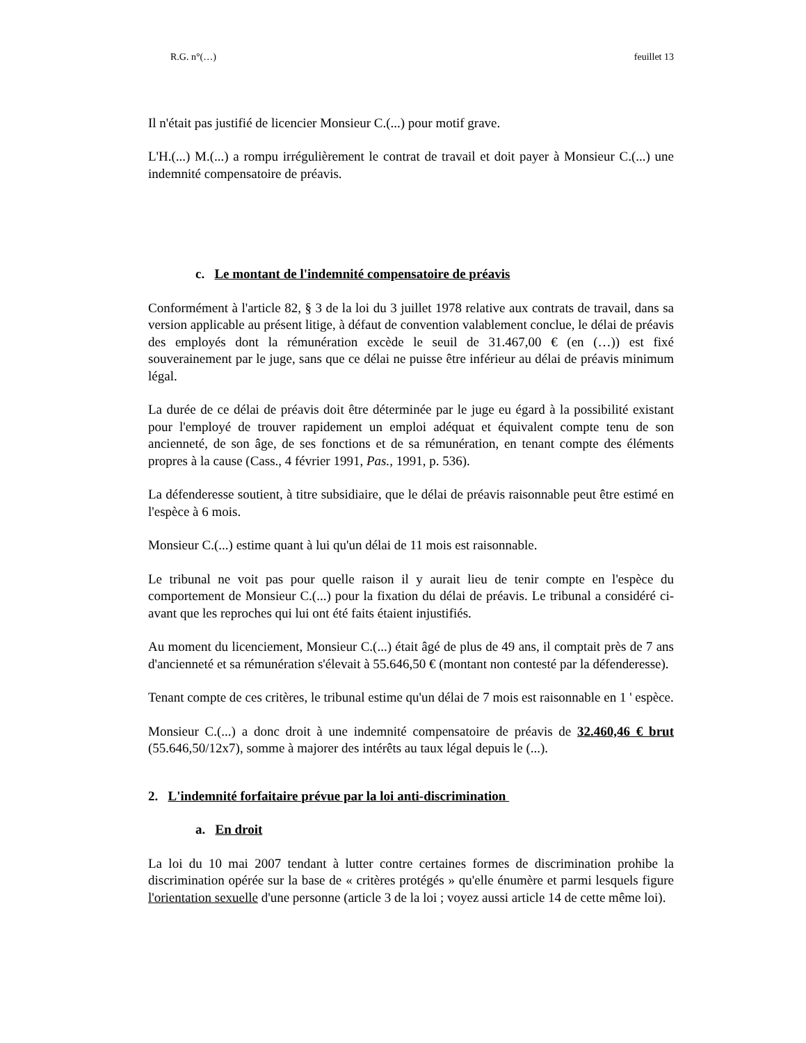R.G. n°(…) feuillet 13
Il n'était pas justifié de licencier Monsieur C.(...) pour motif grave.
L'H.(...) M.(...) a rompu irrégulièrement le contrat de travail et doit payer à Monsieur C.(...) une indemnité compensatoire de préavis.
c. Le montant de l'indemnité compensatoire de préavis
Conformément à l'article 82, § 3 de la loi du 3 juillet 1978 relative aux contrats de travail, dans sa version applicable au présent litige, à défaut de convention valablement conclue, le délai de préavis des employés dont la rémunération excède le seuil de 31.467,00 € (en (…)) est fixé souverainement par le juge, sans que ce délai ne puisse être inférieur au délai de préavis minimum légal.
La durée de ce délai de préavis doit être déterminée par le juge eu égard à la possibilité existant pour l'employé de trouver rapidement un emploi adéquat et équivalent compte tenu de son ancienneté, de son âge, de ses fonctions et de sa rémunération, en tenant compte des éléments propres à la cause (Cass., 4 février 1991, Pas., 1991, p. 536).
La défenderesse soutient, à titre subsidiaire, que le délai de préavis raisonnable peut être estimé en l'espèce à 6 mois.
Monsieur C.(...) estime quant à lui qu'un délai de 11 mois est raisonnable.
Le tribunal ne voit pas pour quelle raison il y aurait lieu de tenir compte en l'espèce du comportement de Monsieur C.(...) pour la fixation du délai de préavis. Le tribunal a considéré ci-avant que les reproches qui lui ont été faits étaient injustifiés.
Au moment du licenciement, Monsieur C.(...) était âgé de plus de 49 ans, il comptait près de 7 ans d'ancienneté et sa rémunération s'élevait à 55.646,50 € (montant non contesté par la défenderesse).
Tenant compte de ces critères, le tribunal estime qu'un délai de 7 mois est raisonnable en 1 ' espèce.
Monsieur C.(...) a donc droit à une indemnité compensatoire de préavis de 32.460,46 € brut (55.646,50/12x7), somme à majorer des intérêts au taux légal depuis le (...).
2. L'indemnité forfaitaire prévue par la loi anti-discrimination
a. En droit
La loi du 10 mai 2007 tendant à lutter contre certaines formes de discrimination prohibe la discrimination opérée sur la base de « critères protégés » qu'elle énumère et parmi lesquels figure l'orientation sexuelle d'une personne (article 3 de la loi ; voyez aussi article 14 de cette même loi).